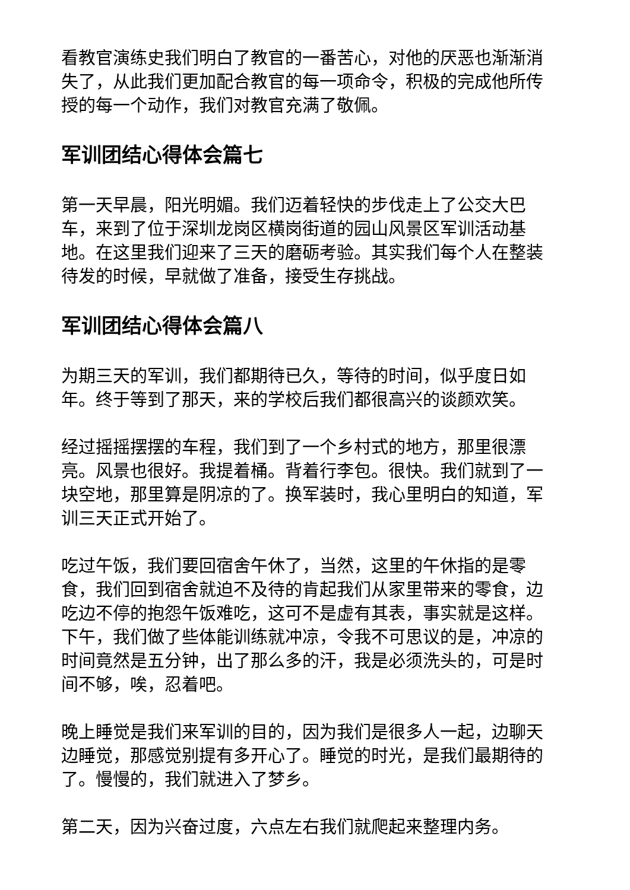看教官演练史我们明白了教官的一番苦心，对他的厌恶也渐渐消失了，从此我们更加配合教官的每一项命令，积极的完成他所传授的每一个动作，我们对教官充满了敬佩。
军训团结心得体会篇七
第一天早晨，阳光明媚。我们迈着轻快的步伐走上了公交大巴车，来到了位于深圳龙岗区横岗街道的园山风景区军训活动基地。在这里我们迎来了三天的磨砺考验。其实我们每个人在整装待发的时候，早就做了准备，接受生存挑战。
军训团结心得体会篇八
为期三天的军训，我们都期待已久，等待的时间，似乎度日如年。终于等到了那天，来的学校后我们都很高兴的谈颜欢笑。
经过摇摇摆摆的车程，我们到了一个乡村式的地方，那里很漂亮。风景也很好。我提着桶。背着行李包。很快。我们就到了一块空地，那里算是阴凉的了。换军装时，我心里明白的知道，军训三天正式开始了。
吃过午饭，我们要回宿舍午休了，当然，这里的午休指的是零食，我们回到宿舍就迫不及待的肯起我们从家里带来的零食，边吃边不停的抱怨午饭难吃，这可不是虚有其表，事实就是这样。下午，我们做了些体能训练就冲凉，令我不可思议的是，冲凉的时间竟然是五分钟，出了那么多的汗，我是必须洗头的，可是时间不够，唉，忍着吧。
晚上睡觉是我们来军训的目的，因为我们是很多人一起，边聊天边睡觉，那感觉别提有多开心了。睡觉的时光，是我们最期待的了。慢慢的，我们就进入了梦乡。
第二天，因为兴奋过度，六点左右我们就爬起来整理内务。